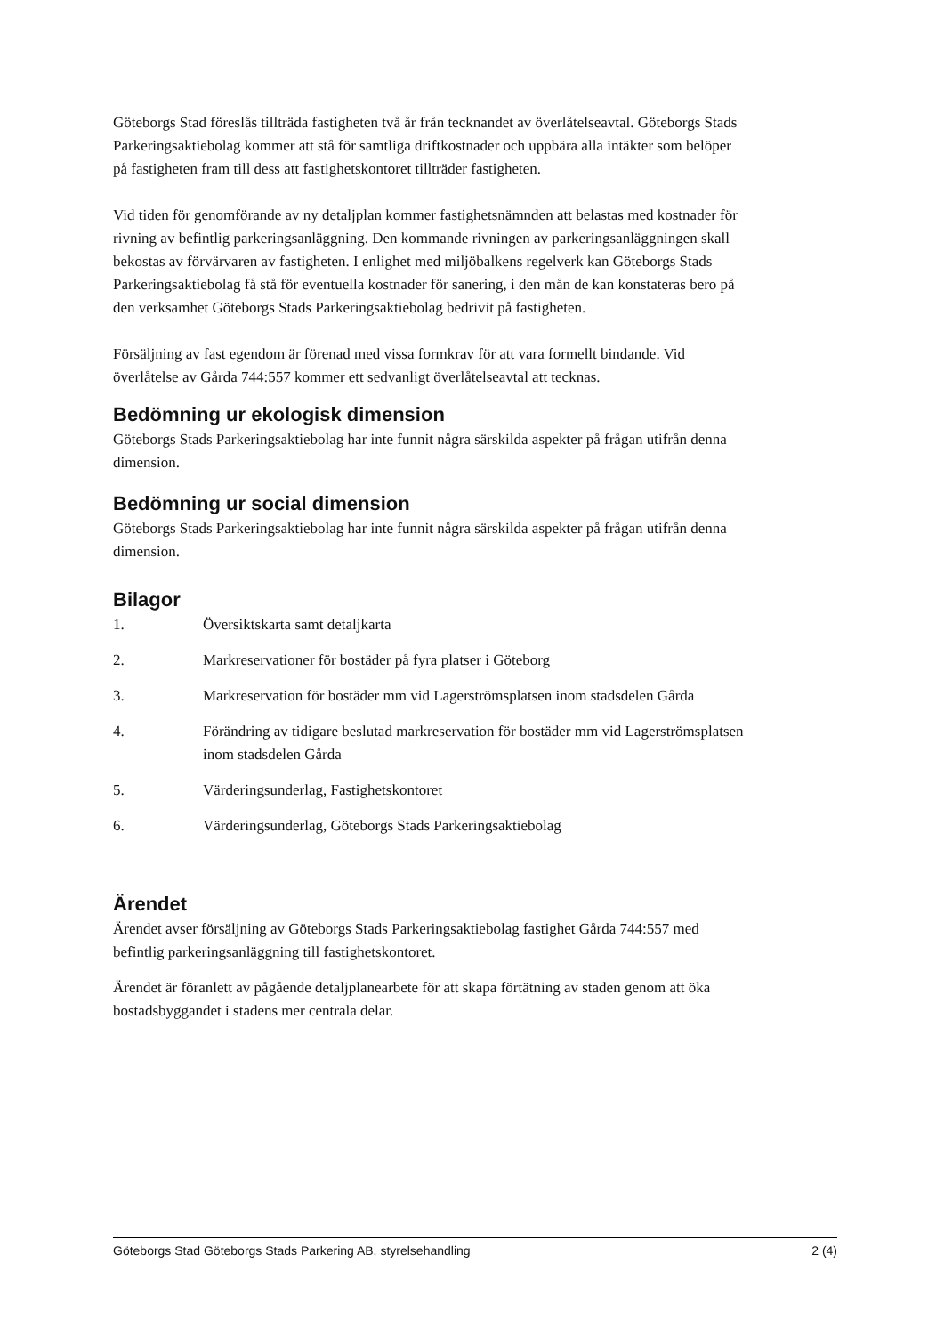Göteborgs Stad föreslås tillträda fastigheten två år från tecknandet av överlåtelseavtal. Göteborgs Stads Parkeringsaktiebolag kommer att stå för samtliga driftkostnader och uppbära alla intäkter som belöper på fastigheten fram till dess att fastighetskontoret tillträder fastigheten.
Vid tiden för genomförande av ny detaljplan kommer fastighetsnämnden att belastas med kostnader för rivning av befintlig parkeringsanläggning. Den kommande rivningen av parkeringsanläggningen skall bekostas av förvärvaren av fastigheten. I enlighet med miljöbalkens regelverk kan Göteborgs Stads Parkeringsaktiebolag få stå för eventuella kostnader för sanering, i den mån de kan konstateras bero på den verksamhet Göteborgs Stads Parkeringsaktiebolag bedrivit på fastigheten.
Försäljning av fast egendom är förenad med vissa formkrav för att vara formellt bindande. Vid överlåtelse av Gårda 744:557 kommer ett sedvanligt överlåtelseavtal att tecknas.
Bedömning ur ekologisk dimension
Göteborgs Stads Parkeringsaktiebolag har inte funnit några särskilda aspekter på frågan utifrån denna dimension.
Bedömning ur social dimension
Göteborgs Stads Parkeringsaktiebolag har inte funnit några särskilda aspekter på frågan utifrån denna dimension.
Bilagor
1. Översiktskarta samt detaljkarta
2. Markreservationer för bostäder på fyra platser i Göteborg
3. Markreservation för bostäder mm vid Lagerströmsplatsen inom stadsdelen Gårda
4. Förändring av tidigare beslutad markreservation för bostäder mm vid Lagerströmsplatsen inom stadsdelen Gårda
5. Värderingsunderlag, Fastighetskontoret
6. Värderingsunderlag, Göteborgs Stads Parkeringsaktiebolag
Ärendet
Ärendet avser försäljning av Göteborgs Stads Parkeringsaktiebolag fastighet Gårda 744:557 med befintlig parkeringsanläggning till fastighetskontoret.
Ärendet är föranlett av pågående detaljplanearbete för att skapa förtätning av staden genom att öka bostadsbyggandet i stadens mer centrala delar.
Göteborgs Stad Göteborgs Stads Parkering AB, styrelsehandling 2 (4)